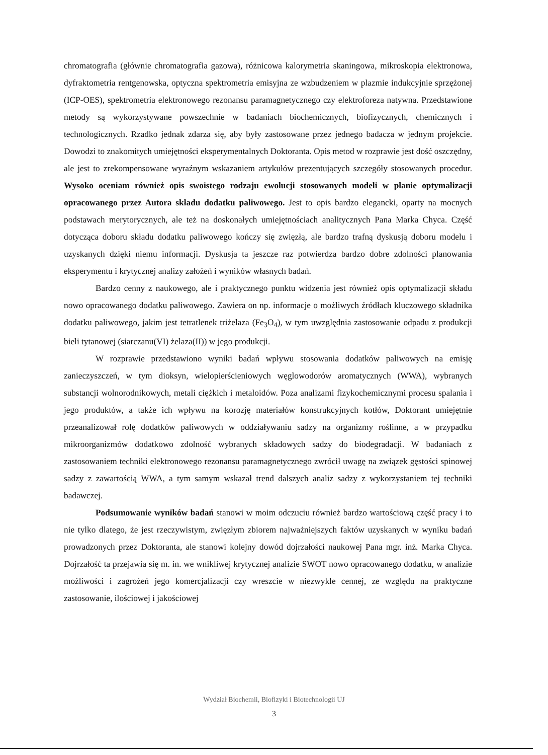chromatografia (głównie chromatografia gazowa), różnicowa kalorymetria skaningowa, mikroskopia elektronowa, dyfraktometria rentgenowska, optyczna spektrometria emisyjna ze wzbudzeniem w plazmie indukcyjnie sprzężonej (ICP-OES), spektrometria elektronowego rezonansu paramagnetycznego czy elektroforeza natywna. Przedstawione metody są wykorzystywane powszechnie w badaniach biochemicznych, biofizycznych, chemicznych i technologicznych. Rzadko jednak zdarza się, aby były zastosowane przez jednego badacza w jednym projekcie. Dowodzi to znakomitych umiejętności eksperymentalnych Doktoranta. Opis metod w rozprawie jest dość oszczędny, ale jest to zrekompensowane wyraźnym wskazaniem artykułów prezentujących szczegóły stosowanych procedur. Wysoko oceniam również opis swoistego rodzaju ewolucji stosowanych modeli w planie optymalizacji opracowanego przez Autora składu dodatku paliwowego. Jest to opis bardzo elegancki, oparty na mocnych podstawach merytorycznych, ale też na doskonałych umiejętnościach analitycznych Pana Marka Chyca. Część dotycząca doboru składu dodatku paliwowego kończy się zwięzłą, ale bardzo trafną dyskusją doboru modelu i uzyskanych dzięki niemu informacji. Dyskusja ta jeszcze raz potwierdza bardzo dobre zdolności planowania eksperymentu i krytycznej analizy założeń i wyników własnych badań.
Bardzo cenny z naukowego, ale i praktycznego punktu widzenia jest również opis optymalizacji składu nowo opracowanego dodatku paliwowego. Zawiera on np. informacje o możliwych źródłach kluczowego składnika dodatku paliwowego, jakim jest tetratlenek triżelaza (Fe<sub>3</sub>O<sub>4</sub>), w tym uwzględnia zastosowanie odpadu z produkcji bieli tytanowej (siarczanu(VI) żelaza(II)) w jego produkcji.
W rozprawie przedstawiono wyniki badań wpływu stosowania dodatków paliwowych na emisję zanieczyszczeń, w tym dioksyn, wielopierścieniowych węglowodorów aromatycznych (WWA), wybranych substancji wolnorodnikowych, metali ciężkich i metaloidów. Poza analizami fizykochemicznymi procesu spalania i jego produktów, a także ich wpływu na korozję materiałów konstrukcyjnych kotłów, Doktorant umiejętnie przeanalizował rolę dodatków paliwowych w oddziaływaniu sadzy na organizmy roślinne, a w przypadku mikroorganizmów dodatkowo zdolność wybranych składowych sadzy do biodegradacji. W badaniach z zastosowaniem techniki elektronowego rezonansu paramagnetycznego zwrócił uwagę na związek gęstości spinowej sadzy z zawartością WWA, a tym samym wskazał trend dalszych analiz sadzy z wykorzystaniem tej techniki badawczej.
Podsumowanie wyników badań stanowi w moim odczuciu również bardzo wartościową część pracy i to nie tylko dlatego, że jest rzeczywistym, zwięzłym zbiorem najważniejszych faktów uzyskanych w wyniku badań prowadzonych przez Doktoranta, ale stanowi kolejny dowód dojrzałości naukowej Pana mgr. inż. Marka Chyca. Dojrzałość ta przejawia się m. in. we wnikliwej krytycznej analizie SWOT nowo opracowanego dodatku, w analizie możliwości i zagrożeń jego komercjalizacji czy wreszcie w niezwykle cennej, ze względu na praktyczne zastosowanie, ilościowej i jakościowej
Wydział Biochemii, Biofizyki i Biotechnologii UJ
3